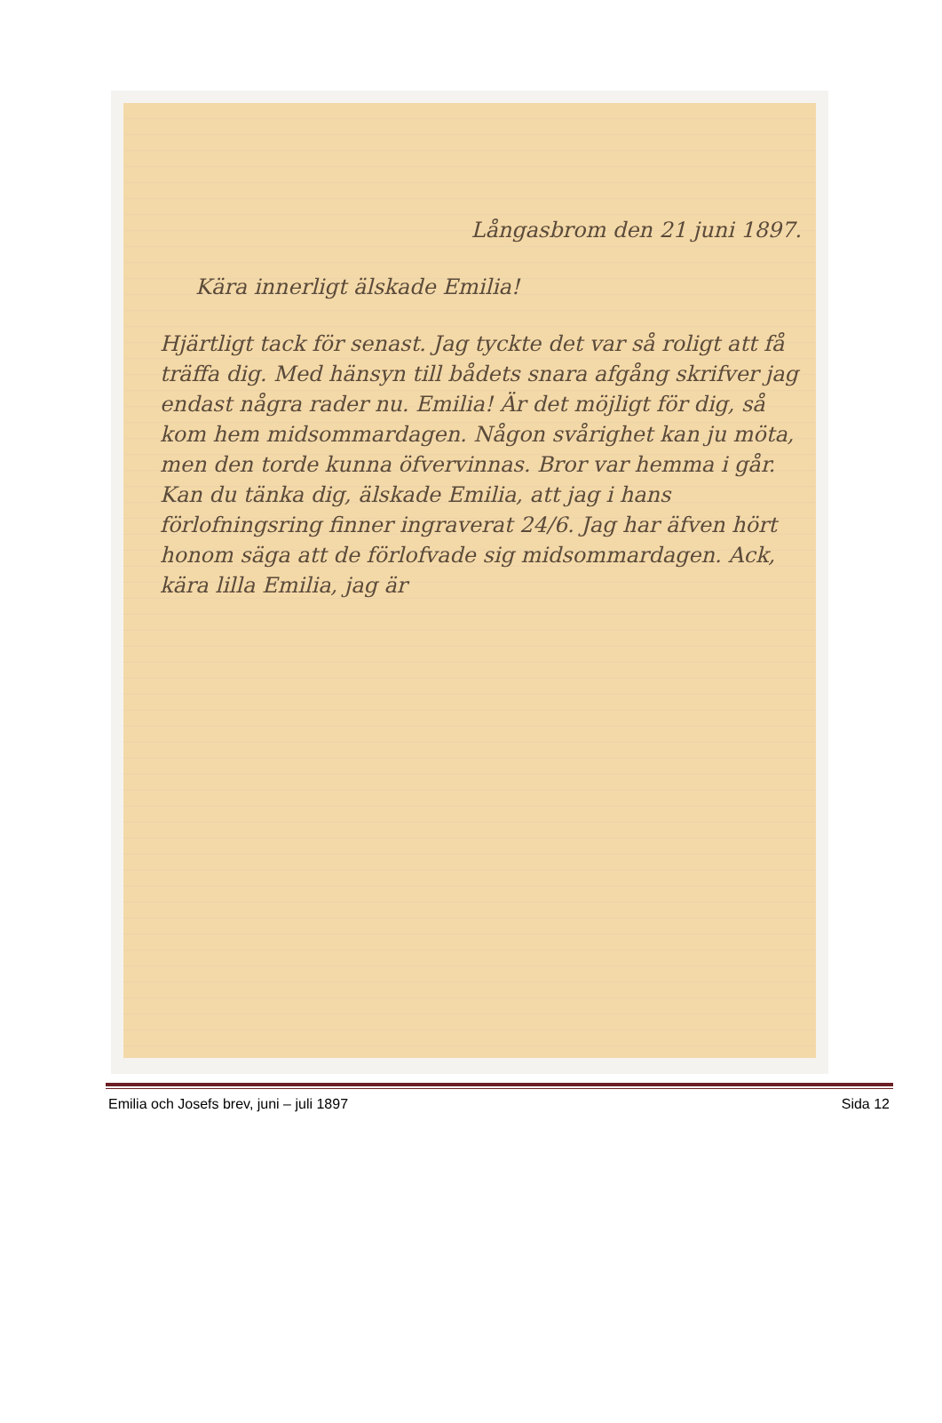Långasbrom den 21 juni 1897.
Kära innerligt älskade Emilia!
Hjärtligt tack för senast. Jag tyckte det var så roligt att få träffa dig. Med hänsyn till bådets snara afgång skrifver jag endast några rader nu. Emilia! Är det möjligt för dig, så kom hem midsommardagen. Någon svårighet kan ju möta, men den torde kunna öfvervinnas. Bror var hemma i går. Kan du tänka dig, älskade Emilia, att jag i hans förlofningsring finner ingraverat 24/6. Jag har äfven hört honom säga att de förlofvade sig midsommardagen. Ack, kära lilla Emilia, jag är
Emilia och Josefs brev, juni – juli 1897 Sida 12